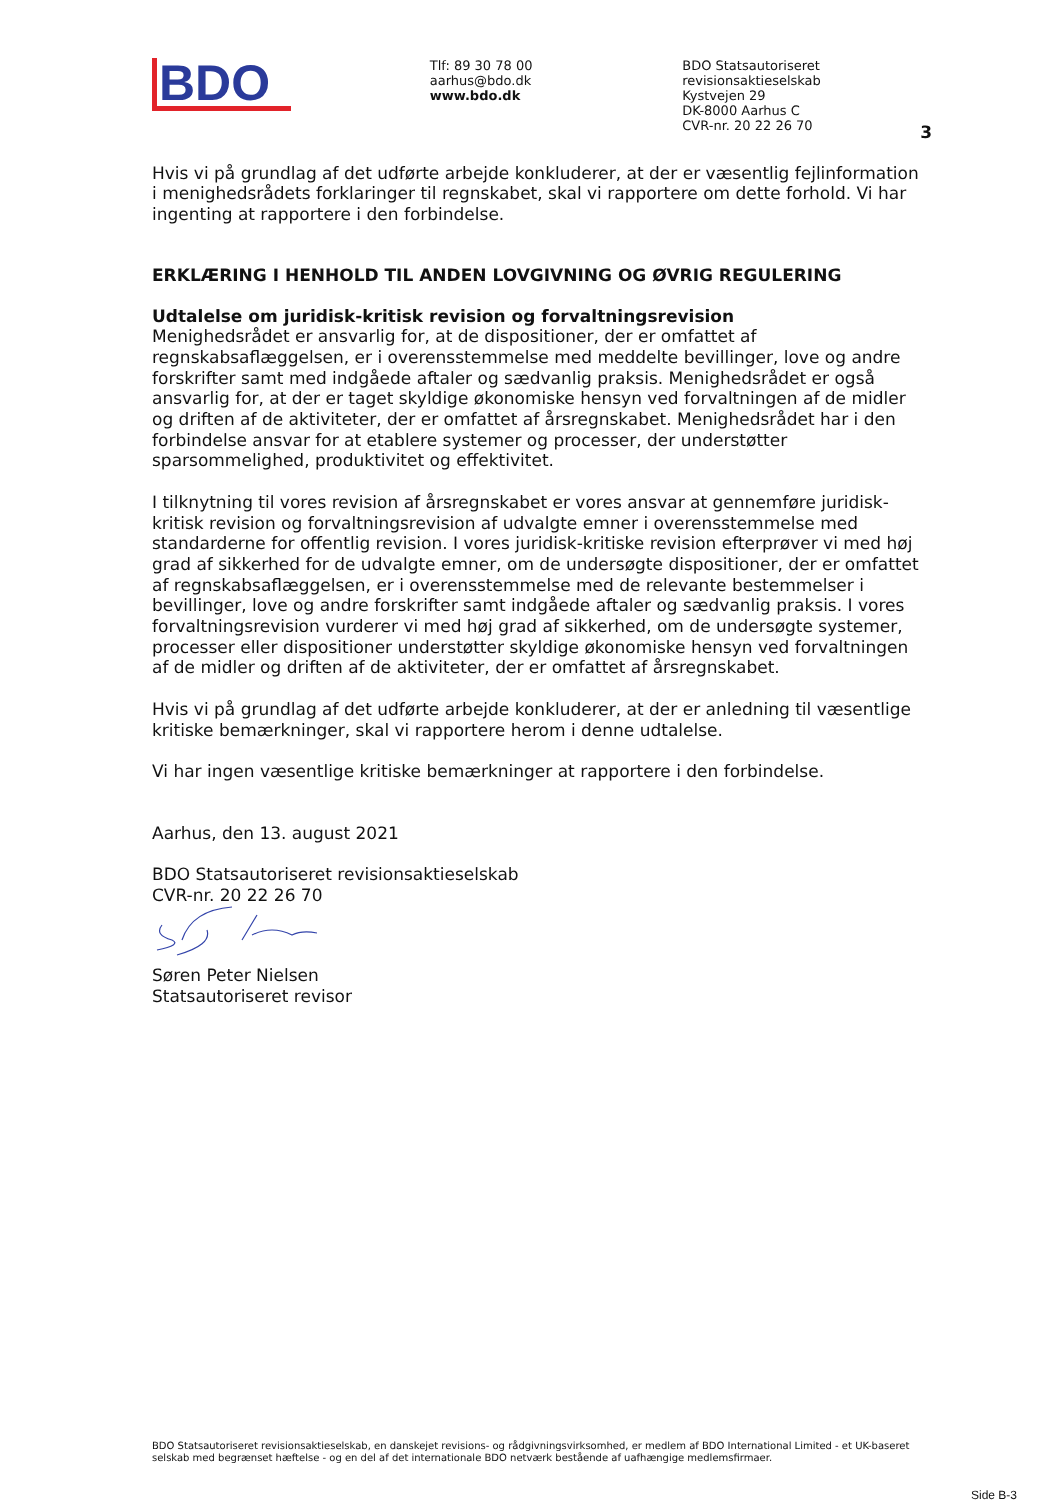BDO
Tlf: 89 30 78 00
aarhus@bdo.dk
www.bdo.dk
BDO Statsautoriseret revisionsaktieselskab
Kystvejen 29
DK-8000 Aarhus C
CVR-nr. 20 22 26 70
3
Hvis vi på grundlag af det udførte arbejde konkluderer, at der er væsentlig fejlinformation i menighedsrådets forklaringer til regnskabet, skal vi rapportere om dette forhold. Vi har ingenting at rapportere i den forbindelse.
ERKLÆRING I HENHOLD TIL ANDEN LOVGIVNING OG ØVRIG REGULERING
Udtalelse om juridisk-kritisk revision og forvaltningsrevision
Menighedsrådet er ansvarlig for, at de dispositioner, der er omfattet af regnskabsaflæggelsen, er i overensstemmelse med meddelte bevillinger, love og andre forskrifter samt med indgåede aftaler og sædvanlig praksis. Menighedsrådet er også ansvarlig for, at der er taget skyldige økonomiske hensyn ved forvaltningen af de midler og driften af de aktiviteter, der er omfattet af årsregnskabet. Menighedsrådet har i den forbindelse ansvar for at etablere systemer og processer, der understøtter sparsommelighed, produktivitet og effektivitet.
I tilknytning til vores revision af årsregnskabet er vores ansvar at gennemføre juridisk-kritisk revision og forvaltningsrevision af udvalgte emner i overensstemmelse med standarderne for offentlig revision. I vores juridisk-kritiske revision efterprøver vi med høj grad af sikkerhed for de udvalgte emner, om de undersøgte dispositioner, der er omfattet af regnskabsaflæggelsen, er i overensstemmelse med de relevante bestemmelser i bevillinger, love og andre forskrifter samt indgåede aftaler og sædvanlig praksis. I vores forvaltningsrevision vurderer vi med høj grad af sikkerhed, om de undersøgte systemer, processer eller dispositioner understøtter skyldige økonomiske hensyn ved forvaltningen af de midler og driften af de aktiviteter, der er omfattet af årsregnskabet.
Hvis vi på grundlag af det udførte arbejde konkluderer, at der er anledning til væsentlige kritiske bemærkninger, skal vi rapportere herom i denne udtalelse.
Vi har ingen væsentlige kritiske bemærkninger at rapportere i den forbindelse.
Aarhus, den 13. august 2021
BDO Statsautoriseret revisionsaktieselskab
CVR-nr. 20 22 26 70
Søren Peter Nielsen
Statsautoriseret revisor
BDO Statsautoriseret revisionsaktieselskab, en danskejet revisions- og rådgivningsvirksomhed, er medlem af BDO International Limited - et UK-baseret selskab med begrænset hæftelse - og en del af det internationale BDO netværk bestående af uafhængige medlemsfirmaer.
Side B-3